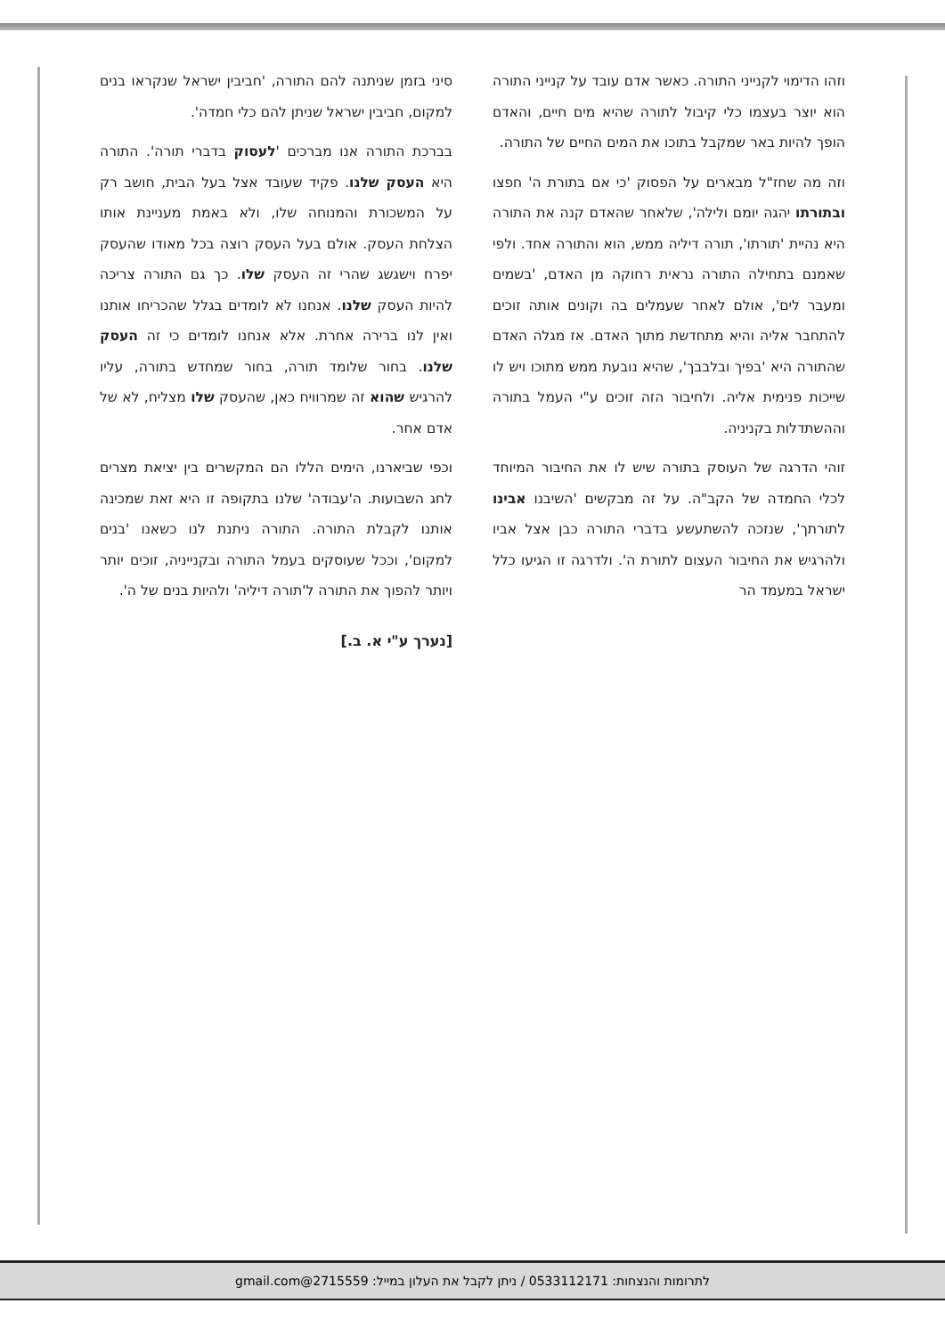וזהו הדימוי לקנייני התורה. כאשר אדם עובד על קנייני התורה הוא יוצר בעצמו כלי קיבול לתורה שהיא מים חיים, והאדם הופך להיות באר שמקבל בתוכו את המים החיים של התורה.
וזה מה שחז"ל מבארים על הפסוק 'כי אם בתורת ה' חפצו ובתורתו יהגה יומם ולילה', שלאחר שהאדם קנה את התורה היא נהיית 'תורתו', תורה דיליה ממש, הוא והתורה אחד. ולפי שאמנם בתחילה התורה נראית רחוקה מן האדם, 'בשמים ומעבר לים', אולם לאחר שעמלים בה וקונים אותה זוכים להתחבר אליה והיא מתחדשת מתוך האדם. אז מגלה האדם שהתורה היא 'בפיך ובלבבך', שהיא נובעת ממש מתוכו ויש לו שייכות פנימית אליה. ולחיבור הזה זוכים ע"י העמל בתורה וההשתדלות בקניניה.
זוהי הדרגה של העוסק בתורה שיש לו את החיבור המיוחד לכלי החמדה של הקב"ה. על זה מבקשים 'השיבנו אבינו לתורתך', שנזכה להשתעשע בדברי התורה כבן אצל אביו ולהרגיש את החיבור העצום לתורת ה'. ולדרגה זו הגיעו כלל ישראל במעמד הר
סיני בזמן שניתנה להם התורה, 'חביבין ישראל שנקראו בנים למקום, חביבין ישראל שניתן להם כלי חמדה'.
בברכת התורה אנו מברכים 'לעסוק בדברי תורה'. התורה היא העסק שלנו. פקיד שעובד אצל בעל הבית, חושב רק על המשכורת והמנוחה שלו, ולא באמת מעניינת אותו הצלחת העסק. אולם בעל העסק רוצה בכל מאודו שהעסק יפרח וישגשג שהרי זה העסק שלו. כך גם התורה צריכה להיות העסק שלנו. אנחנו לא לומדים בגלל שהכריחו אותנו ואין לנו ברירה אחרת. אלא אנחנו לומדים כי זה העסק שלנו. בחור שלומד תורה, בחור שמחדש בתורה, עליו להרגיש שהוא זה שמרוויח כאן, שהעסק שלו מצליח, לא של אדם אחר.
וכפי שביארנו, הימים הללו הם המקשרים בין יציאת מצרים לחג השבועות. ה'עבודה' שלנו בתקופה זו היא זאת שמכינה אותנו לקבלת התורה. התורה ניתנת לנו כשאנו 'בנים למקום', וככל שעוסקים בעמל התורה ובקנייניה, זוכים יותר ויותר להפוך את התורה ל'תורה דיליה' ולהיות בנים של ה'.
[נערך ע"י א. ב.]
לתרומות והנצחות: 0533112171 / ניתן לקבל את העלון במייל: 2715559@gmail.com